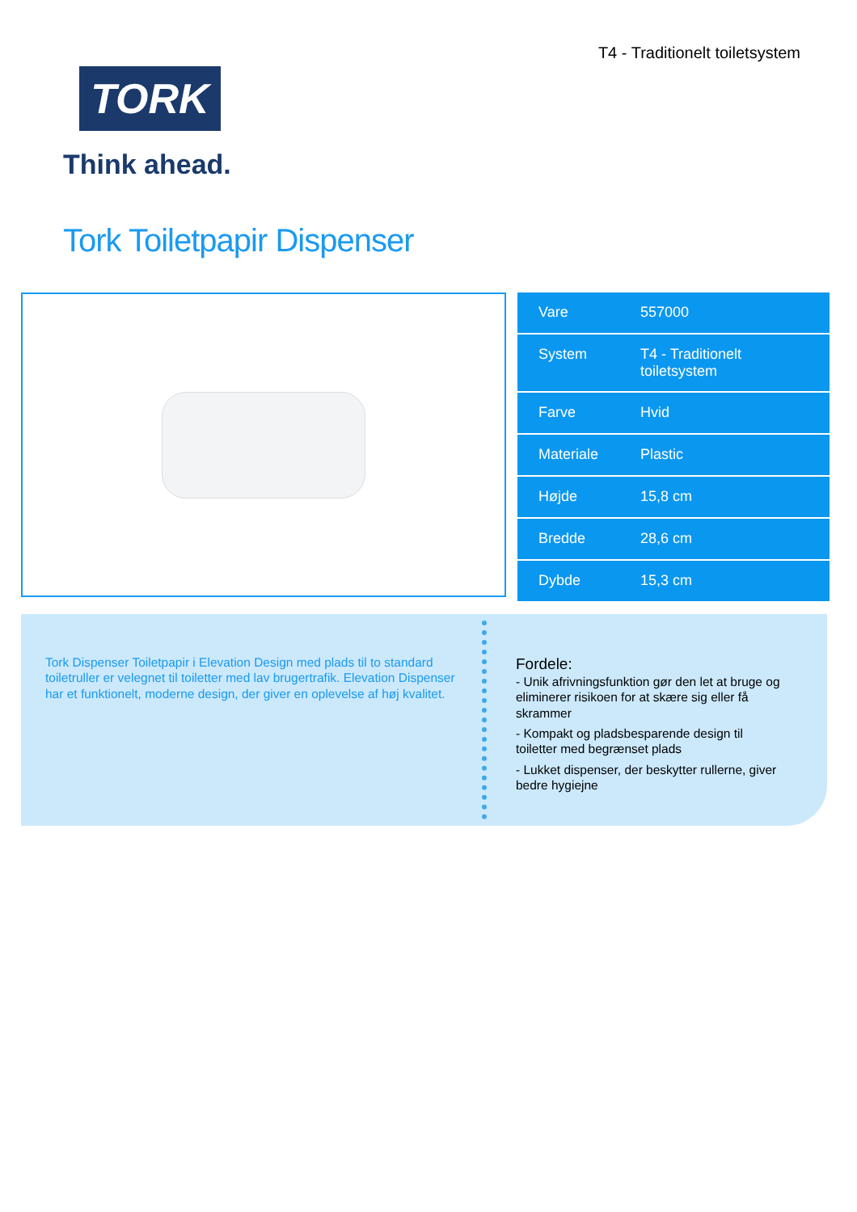TORK
Think ahead.
T4 - Traditionelt toiletsystem
Tork Toiletpapir Dispenser
| Vare | 557000 |
| System | T4 - Traditionelt toiletsystem |
| Farve | Hvid |
| Materiale | Plastic |
| Højde | 15,8 cm |
| Bredde | 28,6 cm |
| Dybde | 15,3 cm |
Tork Dispenser Toiletpapir i Elevation Design med plads til to standard toiletruller er velegnet til toiletter med lav brugertrafik. Elevation Dispenser har et funktionelt, moderne design, der giver en oplevelse af høj kvalitet.
Fordele:
- Unik afrivningsfunktion gør den let at bruge og eliminerer risikoen for at skære sig eller få skrammer
- Kompakt og pladsbesparende design til toiletter med begrænset plads
- Lukket dispenser, der beskytter rullerne, giver bedre hygiejne